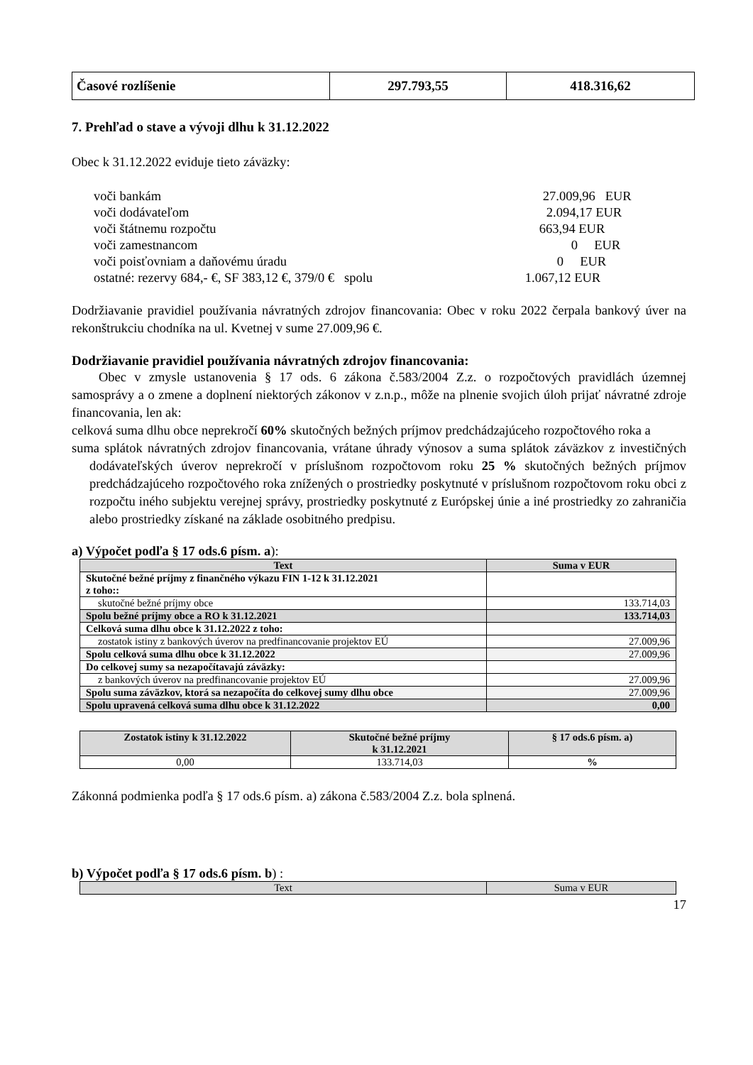| Časové rozlíšenie | 297.793,55 | 418.316,62 |
7. Prehľad o stave a vývoji dlhu k 31.12.2022
Obec k 31.12.2022 eviduje tieto záväzky:
| voči bankám | 27.009,96 EUR |
| voči dodávateľom | 2.094,17 EUR |
| voči štátnemu rozpočtu | 663,94 EUR |
| voči zamestnancom | 0 EUR |
| voči poisťovniam a daňovému úradu | 0 EUR |
| ostatné: rezervy 684,- €, SF 383,12 €, 379/0 € spolu | 1.067,12 EUR |
Dodržiavanie pravidiel používania návratných zdrojov financovania: Obec v roku 2022 čerpala bankový úver na rekonštrukciu chodníka na ul. Kvetnej v sume 27.009,96 €.
Dodržiavanie pravidiel používania návratných zdrojov financovania:
Obec v zmysle ustanovenia § 17 ods. 6 zákona č.583/2004 Z.z. o rozpočtových pravidlách územnej samosprávy a o zmene a doplnení niektorých zákonov v z.n.p., môže na plnenie svojich úloh prijať návratné zdroje financovania, len ak:
celková suma dlhu obce neprekročí 60% skutočných bežných príjmov predchádzajúceho rozpočtového roka a
suma splátok návratných zdrojov financovania, vrátane úhrady výnosov a suma splátok záväzkov z investičných dodávateľských úverov neprekročí v príslušnom rozpočtovom roku 25 % skutočných bežných príjmov predchádzajúceho rozpočtového roka znížených o prostriedky poskytnuté v príslušnom rozpočtovom roku obci z rozpočtu iného subjektu verejnej správy, prostriedky poskytnuté z Európskej únie a iné prostriedky zo zahraničia alebo prostriedky získané na základe osobitného predpisu.
a) Výpočet podľa § 17 ods.6 písm. a):
| Text | Suma v EUR |
| --- | --- |
| Skutočné bežné príjmy z finančného výkazu FIN 1-12 k 31.12.2021 z toho:: | |
| skutočné bežné príjmy obce | 133.714,03 |
| Spolu bežné príjmy obce a RO k 31.12.2021 | 133.714,03 |
| Celková suma dlhu obce k 31.12.2022 z toho: | |
| zostatok istiny z bankových úverov na predfinancovanie projektov EÚ | 27.009,96 |
| Spolu celková suma dlhu obce k 31.12.2022 | 27.009,96 |
| Do celkovej sumy sa nezapočítavajú záväzky: | |
| z bankových úverov na predfinancovanie projektov EÚ | 27.009,96 |
| Spolu suma záväzkov, ktorá sa nezapočíta do celkovej sumy dlhu obce | 27.009,96 |
| Spolu upravená celková suma dlhu obce k 31.12.2022 | 0,00 |
| Zostatok istiny k 31.12.2022 | Skutočné bežné príjmy k 31.12.2021 | § 17 ods.6 písm. a) |
| --- | --- | --- |
| 0,00 | 133.714,03 | % |
Zákonná podmienka podľa § 17 ods.6 písm. a) zákona č.583/2004 Z.z. bola splnená.
b) Výpočet podľa § 17 ods.6 písm. b) :
| Text | Suma v EUR |
17